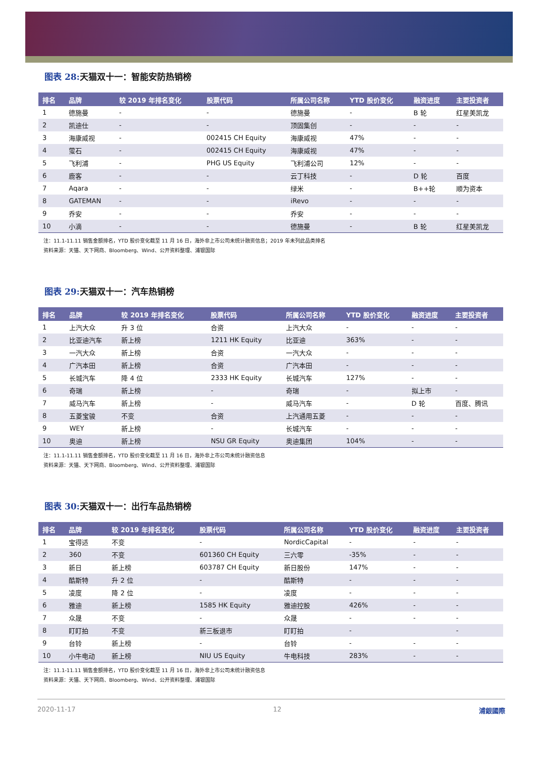图表 28: 天猫双十一：智能安防热销榜
| 排名 | 品牌 | 较 2019 年排名变化 | 股票代码 | 所属公司名称 | YTD 股价变化 | 融资进度 | 主要投资者 |
| --- | --- | --- | --- | --- | --- | --- | --- |
| 1 | 德施曼 | - | - | 德施曼 | - | B 轮 | 红星美凯龙 |
| 2 | 凯迪仕 | - | - | 顶固集创 | - | - | - |
| 3 | 海康威视 | - | 002415 CH Equity | 海康威视 | 47% | - | - |
| 4 | 萤石 | - | 002415 CH Equity | 海康威视 | 47% | - | - |
| 5 | 飞利浦 | - | PHG US Equity | 飞利浦公司 | 12% | - | - |
| 6 | 鹿客 | - | - | 云丁科技 | - | D 轮 | 百度 |
| 7 | Aqara | - | - | 绿米 | - | B++轮 | 顺为资本 |
| 8 | GATEMAN | - | - | iRevo | - | - | - |
| 9 | 乔安 | - | - | 乔安 | - | - | - |
| 10 | 小滴 | - | - | 德施曼 | - | B 轮 | 红星美凯龙 |
注：11.1-11.11 销售金额排名，YTD 股价变化截至 11 月 16 日，海外非上市公司未统计融资信息；2019 年未列此品类排名
资料来源：天猫、天下网商、Bloomberg、Wind、公开资料整理、浦银国际
图表 29: 天猫双十一：汽车热销榜
| 排名 | 品牌 | 较 2019 年排名变化 | 股票代码 | 所属公司名称 | YTD 股价变化 | 融资进度 | 主要投资者 |
| --- | --- | --- | --- | --- | --- | --- | --- |
| 1 | 上汽大众 | 升 3 位 | 合资 | 上汽大众 | - | - | - |
| 2 | 比亚迪汽车 | 新上榜 | 1211 HK Equity | 比亚迪 | 363% | - | - |
| 3 | 一汽大众 | 新上榜 | 合资 | 一汽大众 | - | - | - |
| 4 | 广汽本田 | 新上榜 | 合资 | 广汽本田 | - | - | - |
| 5 | 长城汽车 | 降 4 位 | 2333 HK Equity | 长城汽车 | 127% | - | - |
| 6 | 奇瑞 | 新上榜 | - | 奇瑞 | - | 拟上市 | - |
| 7 | 威马汽车 | 新上榜 | - | 威马汽车 | - | D 轮 | 百度、腾讯 |
| 8 | 五菱宝骏 | 不变 | 合资 | 上汽通用五菱 | - | - | - |
| 9 | WEY | 新上榜 | - | 长城汽车 | - | - | - |
| 10 | 奥迪 | 新上榜 | NSU GR Equity | 奥迪集团 | 104% | - | - |
注：11.1-11.11 销售金额排名，YTD 股价变化截至 11 月 16 日，海外非上市公司未统计融资信息
资料来源：天猫、天下网商、Bloomberg、Wind、公开资料整理、浦银国际
图表 30: 天猫双十一：出行车品热销榜
| 排名 | 品牌 | 较 2019 年排名变化 | 股票代码 | 所属公司名称 | YTD 股价变化 | 融资进度 | 主要投资者 |
| --- | --- | --- | --- | --- | --- | --- | --- |
| 1 | 宝得适 | 不变 | - | NordicCapital | - | - | - |
| 2 | 360 | 不变 | 601360 CH Equity | 三六零 | -35% | - | - |
| 3 | 新日 | 新上榜 | 603787 CH Equity | 新日股份 | 147% | - | - |
| 4 | 酷斯特 | 升 2 位 | - | 酷斯特 | - | - | - |
| 5 | 凌度 | 降 2 位 | - | 凌度 | - | - | - |
| 6 | 雅迪 | 新上榜 | 1585 HK Equity | 雅迪控股 | 426% | - | - |
| 7 | 众晟 | 不变 | - | 众晟 | - | - | - |
| 8 | 盯盯拍 | 不变 | 新三板退市 | 盯盯拍 | - | | - |
| 9 | 台铃 | 新上榜 | - | 台铃 | - | - | - |
| 10 | 小牛电动 | 新上榜 | NIU US Equity | 牛电科技 | 283% | - | - |
注：11.1-11.11 销售金额排名，YTD 股价变化截至 11 月 16 日，海外非上市公司未统计融资信息
资料来源：天猫、天下网商、Bloomberg、Wind、公开资料整理、浦银国际
2020-11-17 12 浦銀國際